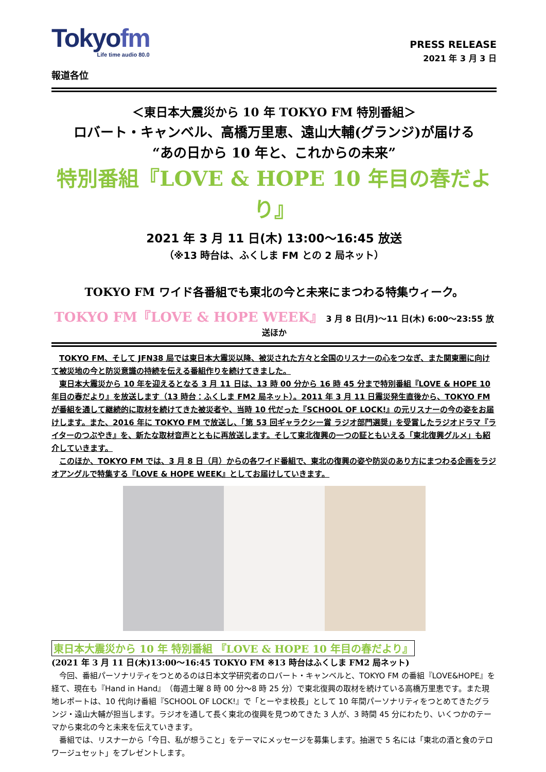Tokyofm
Life time audio 80.0
PRESS RELEASE
2021 年 3 月 3 日
報道各位
＜東日本大震災から 10 年 TOKYO FM 特別番組＞
ロバート・キャンベル、高橋万里恵、遠山大輔(グランジ)が届ける
“あの日から 10 年と、これからの未来”
特別番組『LOVE & HOPE 10 年目の春だより』
2021 年 3 月 11 日(木) 13:00～16:45 放送
（※13 時台は、ふくしま FM との 2 局ネット）
TOKYO FM ワイド各番組でも東北の今と未来にまつわる特集ウィーク。
TOKYO FM『LOVE & HOPE WEEK』 3 月 8 日(月)～11 日(木) 6:00～23:55 放送ほか
TOKYO FM、そして JFN38 局では東日本大震災以降、被災された方々と全国のリスナーの心をつなぎ、また関東圏に向けて被災地の今と防災意識の持続を伝える番組作りを続けてきました。
東日本大震災から 10 年を迎えるとなる 3 月 11 日は、13 時 00 分から 16 時 45 分まで特別番組『LOVE & HOPE 10 年目の春だより』を放送します（13 時台：ふくしま FM2 局ネット）。2011 年 3 月 11 日震災発生直後から、TOKYO FM が番組を通して継続的に取材を続けてきた被災者や、当時 10 代だった『SCHOOL OF LOCK!』の元リスナーの今の姿をお届けします。また、2016 年に TOKYO FM で放送し、「第 53 回ギャラクシー賞 ラジオ部門選奨」を受賞したラジオドラマ『ライターのつぶやき』を、新たな取材音声とともに再放送します。そして東北復興の一つの証ともいえる「東北復興グルメ」も紹介していきます。
このほか、TOKYO FM では、3 月 8 日（月）からの各ワイド番組で、東北の復興の姿や防災のあり方にまつわる企画をラジオアングルで特集する『LOVE & HOPE WEEK』としてお届けしていきます。
東日本大震災から 10 年 特別番組 『LOVE & HOPE 10 年目の春だより』
(2021 年 3 月 11 日(木)13:00～16:45 TOKYO FM ※13 時台はふくしま FM2 局ネット)
今回、番組パーソナリティをつとめるのは日本文学研究者のロバート・キャンベルと、TOKYO FM の番組『LOVE&HOPE』を経て、現在も『Hand in Hand』（毎週土曜 8 時 00 分～8 時 25 分）で東北復興の取材を続けている高橋万里恵です。また現地レポートは、10 代向け番組『SCHOOL OF LOCK!』で「とーやま校長」として 10 年間パーソナリティをつとめてきたグランジ・遠山大輔が担当します。ラジオを通して長く東北の復興を見つめてきた 3 人が、3 時間 45 分にわたり、いくつかのテーマから東北の今と未来を伝えていきます。
番組では、リスナーから「今日、私が想うこと」をテーマにメッセージを募集します。抽選で 5 名には「東北の酒と食のテロワージュセット」をプレゼントします。